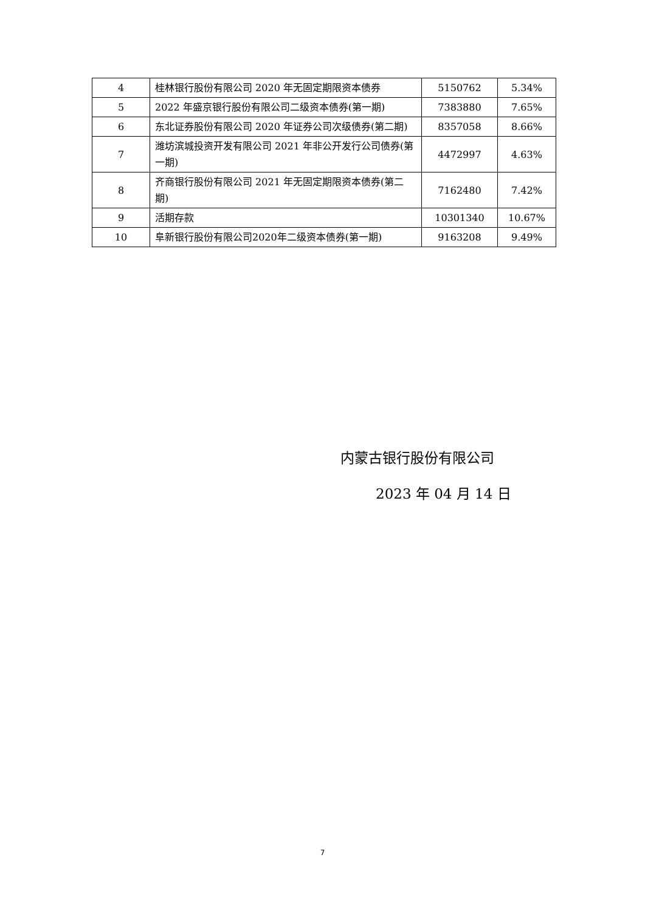| 4 | 桂林银行股份有限公司 2020 年无固定期限资本债券 | 5150762 | 5.34% |
| 5 | 2022 年盛京银行股份有限公司二级资本债券(第一期) | 7383880 | 7.65% |
| 6 | 东北证券股份有限公司 2020 年证券公司次级债券(第二期) | 8357058 | 8.66% |
| 7 | 潍坊滨城投资开发有限公司 2021 年非公开发行公司债券(第一期) | 4472997 | 4.63% |
| 8 | 齐商银行股份有限公司 2021 年无固定期限资本债券(第二期) | 7162480 | 7.42% |
| 9 | 活期存款 | 10301340 | 10.67% |
| 10 | 阜新银行股份有限公司2020年二级资本债券(第一期) | 9163208 | 9.49% |
内蒙古银行股份有限公司
2023 年 04 月 14 日
7